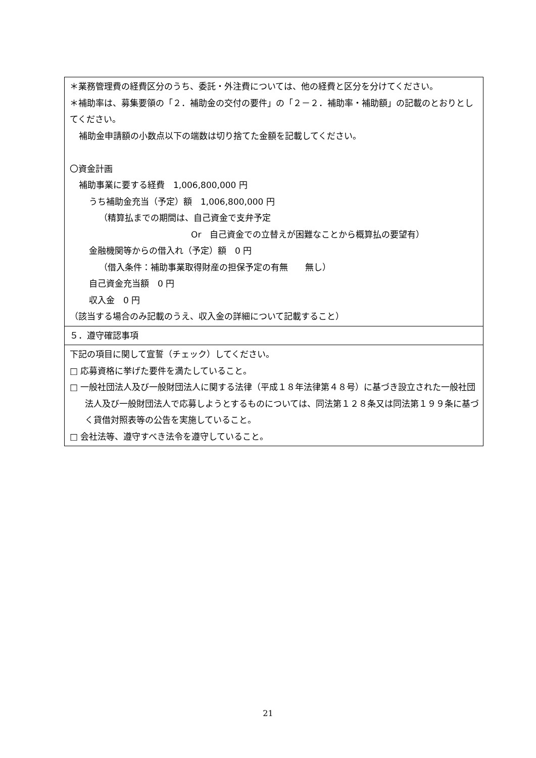| ＊業務管理費の経費区分のうち、委託・外注費については、他の経費と区分を分けてください。 ＊補助率は、募集要領の「２．補助金の交付の要件」の「２－２．補助率・補助額」の記載のとおりとしてください。 補助金申請額の小数点以下の端数は切り捨てた金額を記載してください。 〇資金計画 補助事業に要する経費 1,006,800,000 円 うち補助金充当（予定）額 1,006,800,000 円 （精算払までの期間は、自己資金で支弁予定 Or 自己資金での立替えが困難なことから概算払の要望有） 金融機関等からの借入れ（予定）額 0 円 （借入条件：補助事業取得財産の担保予定の有無 無し） 自己資金充当額 0 円 収入金 0 円 （該当する場合のみ記載のうえ、収入金の詳細について記載すること） |
| ５．遵守確認事項 |
| 下記の項目に関して宣誓（チェック）してください。 □ 応募資格に挙げた要件を満たしていること。 □ 一般社団法人及び一般財団法人に関する法律（平成１８年法律第４８号）に基づき設立された一般社団法人及び一般財団法人で応募しようとするものについては、同法第１２８条又は同法第１９９条に基づく貸借対照表等の公告を実施していること。 □ 会社法等、遵守すべき法令を遵守していること。 |
21